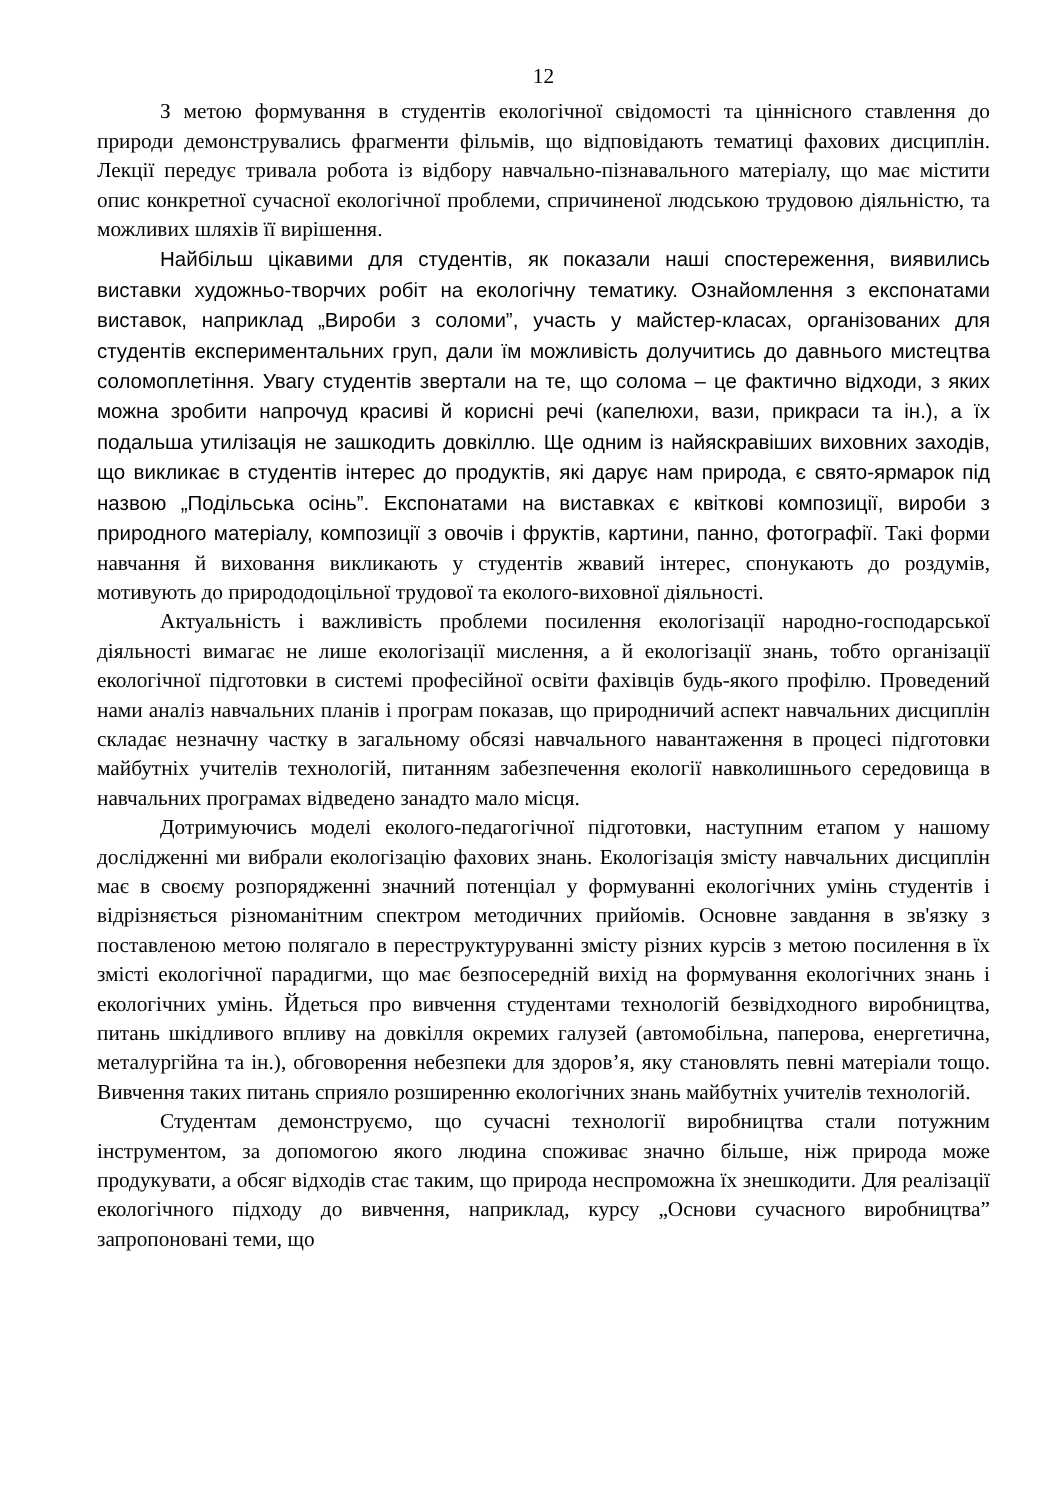12
З метою формування в студентів екологічної свідомості та ціннісного ставлення до природи демонструвались фрагменти фільмів, що відповідають тематиці фахових дисциплін. Лекції передує тривала робота із відбору навчально-пізнавального матеріалу, що має містити опис конкретної сучасної екологічної проблеми, спричиненої людською трудовою діяльністю, та можливих шляхів її вирішення.
Найбільш цікавими для студентів, як показали наші спостереження, виявились виставки художньо-творчих робіт на екологічну тематику. Ознайомлення з експонатами виставок, наприклад „Вироби з соломи”, участь у майстер-класах, організованих для студентів експериментальних груп, дали їм можливість долучитись до давнього мистецтва соломоплетіння. Увагу студентів звертали на те, що солома – це фактично відходи, з яких можна зробити напрочуд красиві й корисні речі (капелюхи, вази, прикраси та ін.), а їх подальша утилізація не зашкодить довкіллю. Ще одним із найяскравіших виховних заходів, що викликає в студентів інтерес до продуктів, які дарує нам природа, є свято-ярмарок під назвою „Подільська осінь”. Експонатами на виставках є квіткові композиції, вироби з природного матеріалу, композиції з овочів і фруктів, картини, панно, фотографії. Такі форми навчання й виховання викликають у студентів жвавий інтерес, спонукають до роздумів, мотивують до природодоцільної трудової та еколого-виховної діяльності.
Актуальність і важливість проблеми посилення екологізації народно-господарської діяльності вимагає не лише екологізації мислення, а й екологізації знань, тобто організації екологічної підготовки в системі професійної освіти фахівців будь-якого профілю. Проведений нами аналіз навчальних планів і програм показав, що природничий аспект навчальних дисциплін складає незначну частку в загальному обсязі навчального навантаження в процесі підготовки майбутніх учителів технологій, питанням забезпечення екології навколишнього середовища в навчальних програмах відведено занадто мало місця.
Дотримуючись моделі еколого-педагогічної підготовки, наступним етапом у нашому дослідженні ми вибрали екологізацію фахових знань. Екологізація змісту навчальних дисциплін має в своєму розпорядженні значний потенціал у формуванні екологічних умінь студентів і відрізняється різноманітним спектром методичних прийомів. Основне завдання в зв'язку з поставленою метою полягало в переструктуруванні змісту різних курсів з метою посилення в їх змісті екологічної парадигми, що має безпосередній вихід на формування екологічних знань і екологічних умінь. Йдеться про вивчення студентами технологій безвідходного виробництва, питань шкідливого впливу на довкілля окремих галузей (автомобільна, паперова, енергетична, металургійна та ін.), обговорення небезпеки для здоров’я, яку становлять певні матеріали тощо. Вивчення таких питань сприяло розширенню екологічних знань майбутніх учителів технологій.
Студентам демонструємо, що сучасні технології виробництва стали потужним інструментом, за допомогою якого людина споживає значно більше, ніж природа може продукувати, а обсяг відходів стає таким, що природа неспроможна їх знешкодити. Для реалізації екологічного підходу до вивчення, наприклад, курсу „Основи сучасного виробництва” запропоновані теми, що